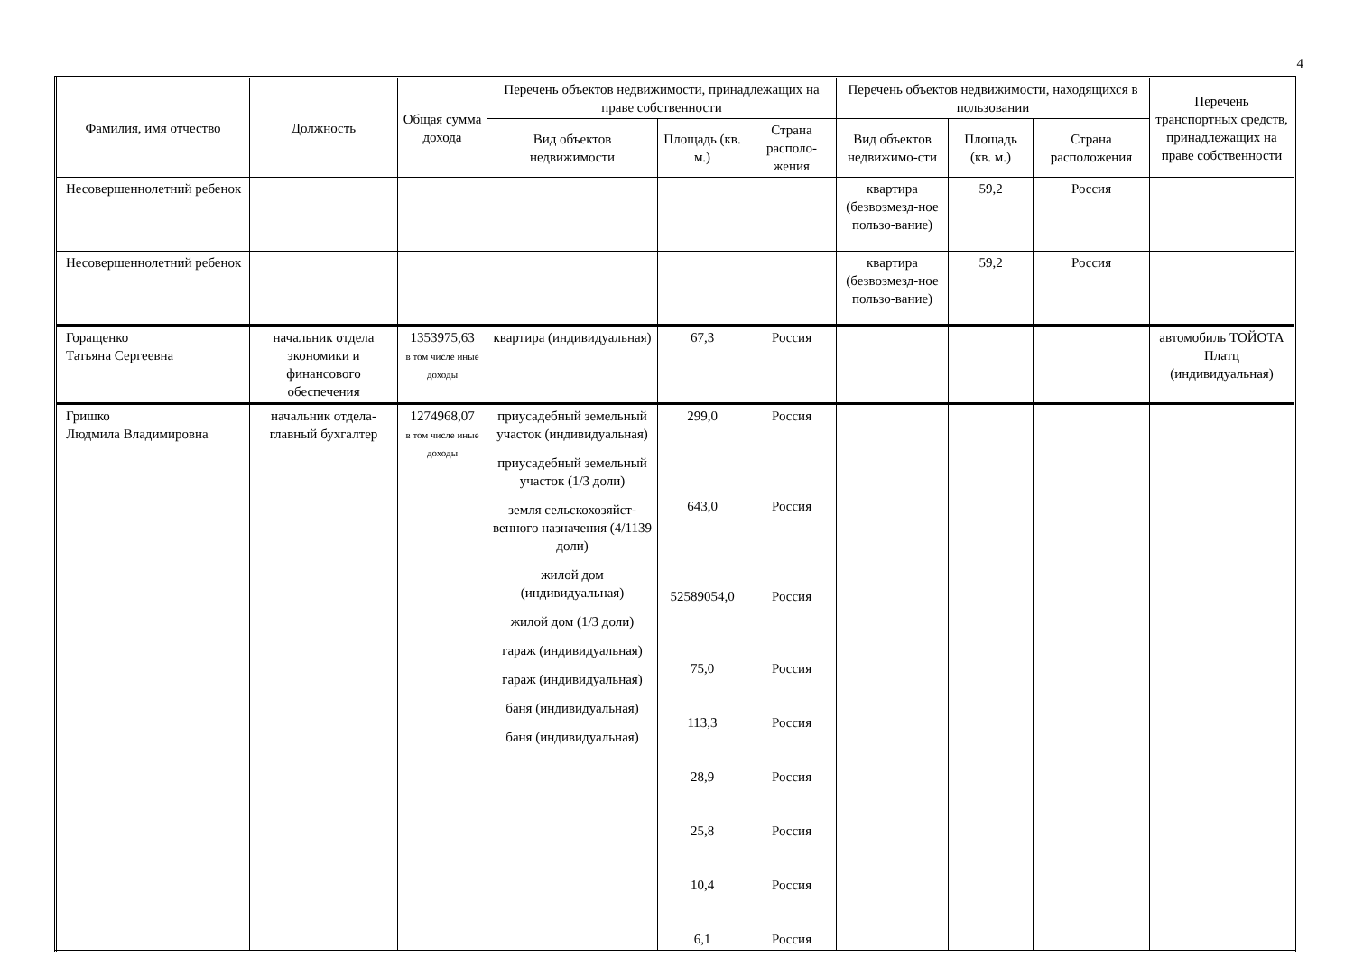4
| Фамилия, имя отчество | Должность | Общая сумма дохода | Перечень объектов недвижимости, принадлежащих на праве собственности | | | Перечень объектов недвижимости, находящихся в пользовании | | | Перечень транспортных средств, принадлежащих на праве собственности |
| --- | --- | --- | --- | --- | --- | --- | --- | --- | --- |
| | | | Вид объектов недвижимости | Площадь (кв. м.) | Страна располо-жения | Вид объектов недвижимо-сти | Площадь (кв. м.) | Страна расположения | |
| Несовершеннолетний ребенок | | | | | | квартира (безвозмезд-ное пользо-вание) | 59,2 | Россия | |
| Несовершеннолетний ребенок | | | | | | квартира (безвозмезд-ное пользо-вание) | 59,2 | Россия | |
| Горащенко Татьяна Сергеевна | начальник отдела экономики и финансового обеспечения | 1353975,63 в том числе иные доходы | квартира (индивидуальная) | 67,3 | Россия | | | | автомобиль ТОЙОТА Платц (индивидуальная) |
| Гришко Людмила Владимировна | начальник отдела-главный бухгалтер | 1274968,07 в том числе иные доходы | приусадебный земельный участок (индивидуальная) приусадебный земельный участок (1/3 доли) земля сельскохозяйст-венного назначения (4/1139 доли) жилой дом (индивидуальная) жилой дом (1/3 доли) гараж (индивидуальная) гараж (индивидуальная) баня (индивидуальная) баня (индивидуальная) | 299,0 643,0 52589054,0 75,0 113,3 28,9 25,8 10,4 6,1 | Россия Россия Россия Россия Россия Россия Россия Россия Россия | | | | |